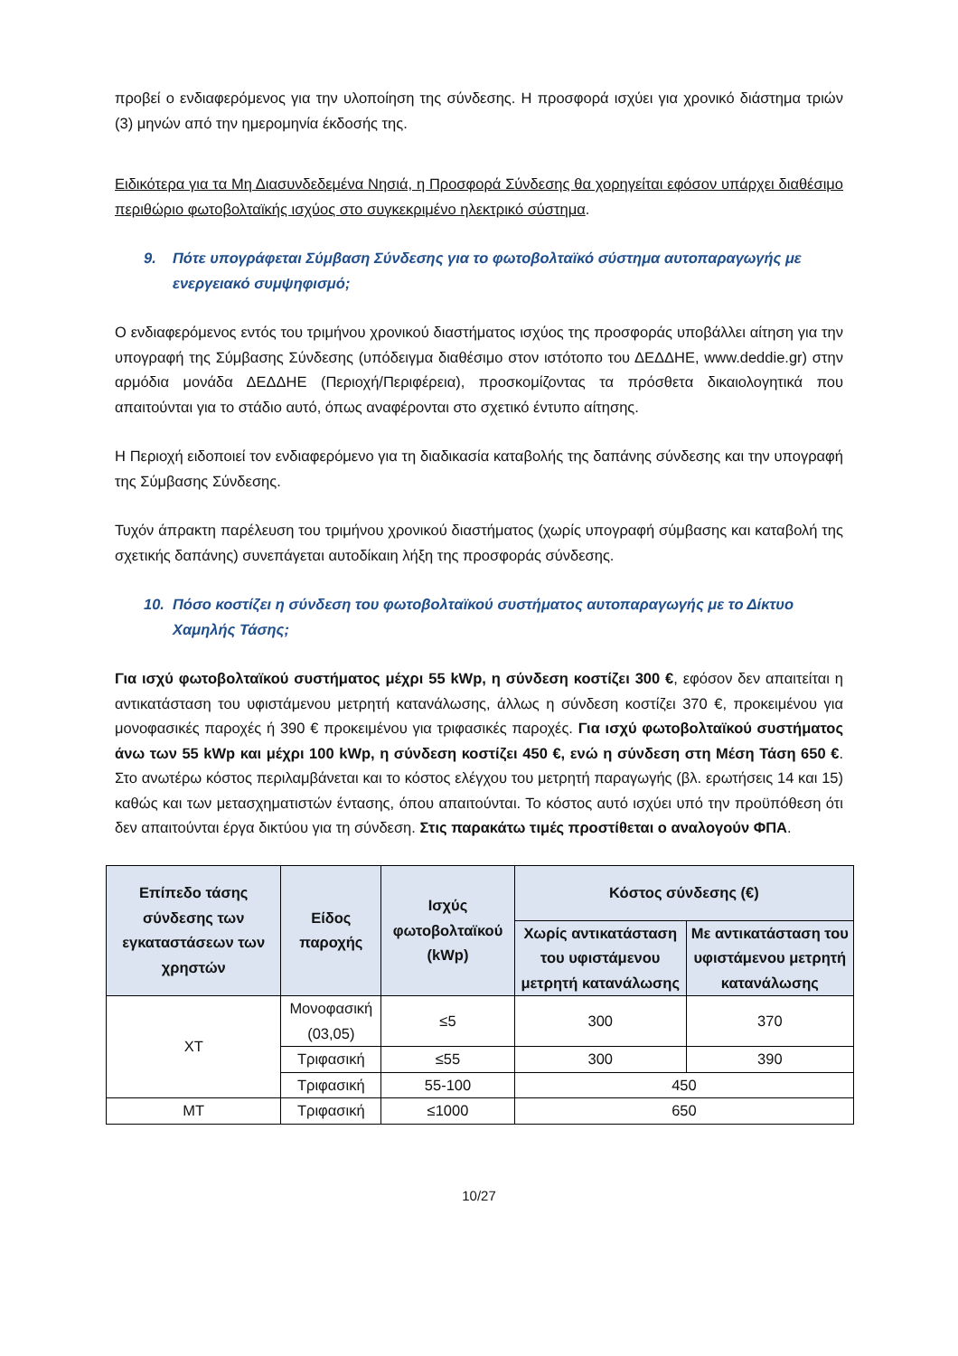προβεί ο ενδιαφερόμενος για την υλοποίηση της σύνδεσης. Η προσφορά ισχύει για χρονικό διάστημα τριών (3) μηνών από την ημερομηνία έκδοσής της.
Ειδικότερα για τα Μη Διασυνδεδεμένα Νησιά, η Προσφορά Σύνδεσης θα χορηγείται εφόσον υπάρχει διαθέσιμο περιθώριο φωτοβολταϊκής ισχύος στο συγκεκριμένο ηλεκτρικό σύστημα.
9. Πότε υπογράφεται Σύμβαση Σύνδεσης για το φωτοβολταϊκό σύστημα αυτοπαραγωγής με ενεργειακό συμψηφισμό;
Ο ενδιαφερόμενος εντός του τριμήνου χρονικού διαστήματος ισχύος της προσφοράς υποβάλλει αίτηση για την υπογραφή της Σύμβασης Σύνδεσης (υπόδειγμα διαθέσιμο στον ιστότοπο του ΔΕΔΔΗΕ, www.deddie.gr) στην αρμόδια μονάδα ΔΕΔΔΗΕ (Περιοχή/Περιφέρεια), προσκομίζοντας τα πρόσθετα δικαιολογητικά που απαιτούνται για το στάδιο αυτό, όπως αναφέρονται στο σχετικό έντυπο αίτησης.
Η Περιοχή ειδοποιεί τον ενδιαφερόμενο για τη διαδικασία καταβολής της δαπάνης σύνδεσης και την υπογραφή της Σύμβασης Σύνδεσης.
Τυχόν άπρακτη παρέλευση του τριμήνου χρονικού διαστήματος (χωρίς υπογραφή σύμβασης και καταβολή της σχετικής δαπάνης) συνεπάγεται αυτοδίκαιη λήξη της προσφοράς σύνδεσης.
10. Πόσο κοστίζει η σύνδεση του φωτοβολταϊκού συστήματος αυτοπαραγωγής με το Δίκτυο Χαμηλής Τάσης;
Για ισχύ φωτοβολταϊκού συστήματος μέχρι 55 kWp, η σύνδεση κοστίζει 300 €, εφόσον δεν απαιτείται η αντικατάσταση του υφιστάμενου μετρητή κατανάλωσης, άλλως η σύνδεση κοστίζει 370 €, προκειμένου για μονοφασικές παροχές ή 390 € προκειμένου για τριφασικές παροχές. Για ισχύ φωτοβολταϊκού συστήματος άνω των 55 kWp και μέχρι 100 kWp, η σύνδεση κοστίζει 450 €, ενώ η σύνδεση στη Μέση Τάση 650 €. Στο ανωτέρω κόστος περιλαμβάνεται και το κόστος ελέγχου του μετρητή παραγωγής (βλ. ερωτήσεις 14 και 15) καθώς και των μετασχηματιστών έντασης, όπου απαιτούνται. Το κόστος αυτό ισχύει υπό την προϋπόθεση ότι δεν απαιτούνται έργα δικτύου για τη σύνδεση. Στις παρακάτω τιμές προστίθεται ο αναλογούν ΦΠΑ.
| Επίπεδο τάσης σύνδεσης των εγκαταστάσεων των χρηστών | Είδος παροχής | Ισχύς φωτοβολταϊκού (kWp) | Κόστος σύνδεσης (€) | |
| --- | --- | --- | --- | --- |
| | | | Χωρίς αντικατάσταση του υφιστάμενου μετρητή κατανάλωσης | Με αντικατάσταση του υφιστάμενου μετρητή κατανάλωσης |
| ΧΤ | Μονοφασική (03,05) | ≤5 | 300 | 370 |
| | Τριφασική | ≤55 | 300 | 390 |
| | Τριφασική | 55-100 | 450 | |
| ΜΤ | Τριφασική | ≤1000 | 650 | |
10/27